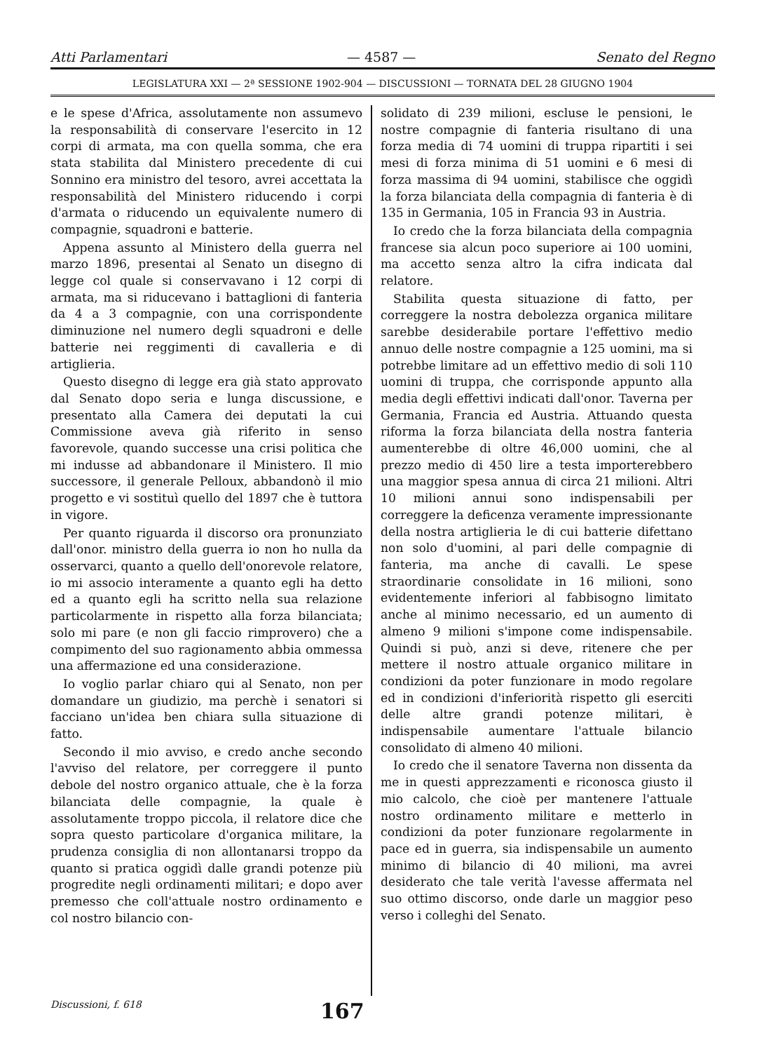Atti Parlamentari — 4587 — Senato del Regno
LEGISLATURA XXI — 2ª SESSIONE 1902-904 — DISCUSSIONI — TORNATA DEL 28 GIUGNO 1904
e le spese d'Africa, assolutamente non assumevo la responsabilità di conservare l'esercito in 12 corpi di armata, ma con quella somma, che era stata stabilita dal Ministero precedente di cui Sonnino era ministro del tesoro, avrei accettata la responsabilità del Ministero riducendo i corpi d'armata o riducendo un equivalente numero di compagnie, squadroni e batterie.
Appena assunto al Ministero della guerra nel marzo 1896, presentai al Senato un disegno di legge col quale si conservavano i 12 corpi di armata, ma si riducevano i battaglioni di fanteria da 4 a 3 compagnie, con una corrispondente diminuzione nel numero degli squadroni e delle batterie nei reggimenti di cavalleria e di artiglieria.
Questo disegno di legge era già stato approvato dal Senato dopo seria e lunga discussione, e presentato alla Camera dei deputati la cui Commissione aveva già riferito in senso favorevole, quando successe una crisi politica che mi indusse ad abbandonare il Ministero. Il mio successore, il generale Pelloux, abbandonò il mio progetto e vi sostituì quello del 1897 che è tuttora in vigore.
Per quanto riguarda il discorso ora pronunziato dall'onor. ministro della guerra io non ho nulla da osservarci, quanto a quello dell'onorevole relatore, io mi associo interamente a quanto egli ha detto ed a quanto egli ha scritto nella sua relazione particolarmente in rispetto alla forza bilanciata; solo mi pare (e non gli faccio rimprovero) che a compimento del suo ragionamento abbia ommessa una affermazione ed una considerazione.
Io voglio parlar chiaro qui al Senato, non per domandare un giudizio, ma perchè i senatori si facciano un'idea ben chiara sulla situazione di fatto.
Secondo il mio avviso, e credo anche secondo l'avviso del relatore, per correggere il punto debole del nostro organico attuale, che è la forza bilanciata delle compagnie, la quale è assolutamente troppo piccola, il relatore dice che sopra questo particolare d'organica militare, la prudenza consiglia di non allontanarsi troppo da quanto si pratica oggidì dalle grandi potenze più progredite negli ordinamenti militari; e dopo aver premesso che coll'attuale nostro ordinamento e col nostro bilancio con-
solidato di 239 milioni, escluse le pensioni, le nostre compagnie di fanteria risultano di una forza media di 74 uomini di truppa ripartiti i sei mesi di forza minima di 51 uomini e 6 mesi di forza massima di 94 uomini, stabilisce che oggidì la forza bilanciata della compagnia di fanteria è di 135 in Germania, 105 in Francia 93 in Austria.
Io credo che la forza bilanciata della compagnia francese sia alcun poco superiore ai 100 uomini, ma accetto senza altro la cifra indicata dal relatore.
Stabilita questa situazione di fatto, per correggere la nostra debolezza organica militare sarebbe desiderabile portare l'effettivo medio annuo delle nostre compagnie a 125 uomini, ma si potrebbe limitare ad un effettivo medio di soli 110 uomini di truppa, che corrisponde appunto alla media degli effettivi indicati dall'onor. Taverna per Germania, Francia ed Austria. Attuando questa riforma la forza bilanciata della nostra fanteria aumenterebbe di oltre 46,000 uomini, che al prezzo medio di 450 lire a testa importerebbero una maggior spesa annua di circa 21 milioni. Altri 10 milioni annui sono indispensabili per correggere la deficenza veramente impressionante della nostra artiglieria le di cui batterie difettano non solo d'uomini, al pari delle compagnie di fanteria, ma anche di cavalli. Le spese straordinarie consolidate in 16 milioni, sono evidentemente inferiori al fabbisogno limitato anche al minimo necessario, ed un aumento di almeno 9 milioni s'impone come indispensabile. Quindi si può, anzi si deve, ritenere che per mettere il nostro attuale organico militare in condizioni da poter funzionare in modo regolare ed in condizioni d'inferiorità rispetto gli eserciti delle altre grandi potenze militari, è indispensabile aumentare l'attuale bilancio consolidato di almeno 40 milioni.
Io credo che il senatore Taverna non dissenta da me in questi apprezzamenti e riconosca giusto il mio calcolo, che cioè per mantenere l'attuale nostro ordinamento militare e metterlo in condizioni da poter funzionare regolarmente in pace ed in guerra, sia indispensabile un aumento minimo di bilancio di 40 milioni, ma avrei desiderato che tale verità l'avesse affermata nel suo ottimo discorso, onde darle un maggior peso verso i colleghi del Senato.
Discussioni, f. 618 167